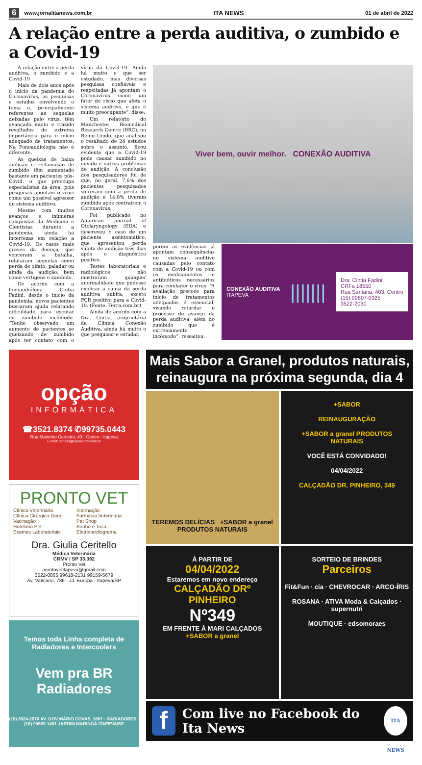6 www.jornalitanews.com.br ITA NEWS 01 de abril de 2022
A relação entre a perda auditiva, o zumbido e a Covid-19
A relação entre a perda auditiva, o zumbido e a Covid-19
Mais de dois anos após o início da pandemia do Coronavírus, as pesquisas e estudos envolvendo o tema e, principalmente referentes as sequelas deixadas pelo vírus, têm avançado muito e trazido resultados de extrema importância para o início adequado de tratamentos. Na Fonoaudiologia não é diferente.
As queixas de baixa audição e reclamação de zumbido têm aumentado bastante em pacientes pós-Covid, o que preocupa especialistas da área, pois pesquisas apontam o vírus como um possível agressor do sistema auditivo.
Mesmo com muitos avanços e inúmeras conquistas da Medicina e Cientistas durante a pandemia, ainda há incertezas em relação a Covid-19. Os casos mais graves da doença, que venceram a batalha, relataram sequelas como perda de olfato, paladar ou ainda da audição, bem como vertigens e zumbido.
De acordo com a fonoaudióloga Cintia Fadini, desde o início da pandemia, novos pacientes buscaram ajuda relatando dificuldade para escutar ou zumbido incômodo. “Tenho observado um aumento de pacientes se queixando de zumbido após ter contato com o vírus da Covid-19. Ainda há muito o que ser estudado, mas diversas pesquisas confiáveis e respeitadas já apontam o Coronavírus como um fator de risco que afeta o sistema auditivo, o que é muito preocupante”, disse.
Um relatório do Manchester Biomedical Research Centre (BRC), no Reino Unido, que analisou o resultado de 24 estudos sobre o assunto, ficou evidente que a Covid-19 pode causar zumbido no ouvido e outros problemas de audição. A conclusão dos pesquisadores foi de que, no geral, 7,6% dos pacientes pesquisados sofreram com a perda de audição e 14,8% tiveram zumbido após contraírem o Coronavírus.
Foi publicado no American Journal of Otolaryngology (EUA) e descreveu o caso de um paciente assintomático, que apresentou perda súbita de audição três dias após o diagnóstico positivo.
Testes laboratoriais e radiológicos não mostraram qualquer anormalidade que pudesse explicar a causa da perda auditiva súbita, exceto PCR positivo para a Covid-19. (Fonte: Terra.com.br)
Ainda de acordo com a Dra. Cintia, proprietária da Clínica Conexão Auditiva, ainda há muito o que pesquisar e estudar,
Viver bem, ouvir melhor. CONEXÃO AUDITIVA
porém as evidências já apontam consequências no sistema auditivo causadas pelo contato com a Covid-19 ou com os medicamentos e antibióticos necessários para combater o vírus. “A avaliação precoce para início de tratamentos adequados é essencial, visando retardar o processo de avanço da perda auditiva, além do zumbido que é extremamente incômodo”, ressaltou.
CONEXÃO AUDITIVA
ITAPEVA
|||||||
Dra. Cintia Fadini
CRFa 18550
Rua Santana, 403, Centro
(15) 99807-0325
3522-2030
opção
INFORMÁTICA
☎3521.8374 ✆99735.0443
Rua Martinho Carneiro, 43 - Centro - Itapeva
E-mail: vendas@opcaoinfor.com.br
PRONTO VET
Clínica Veterinária
Clínica Cirúrgica Geral
Vacinação
Hotelaria Pet
Exames Laboratoriais
Internação
Farmácia Veterinária
Pet Shop
Banho e Tosa
Eletrocardiograma
Dra. Giulia Ceritello
Médica Veterinária
CRMV / SP 33.392
Pronto Vet
prontovetitapeva@gmail.com
3522-0865 99618-2131 99159-5679
Av. Vaticano, 786 - Jd. Europa - Itapeva/SP
Temos toda Linha completa de Radiadores e Intercoolers
Vem pra BR Radiadores
(15) 3524-2570 AV. GOV MÁRIO COVAS, 1807 · RADIADORES · (15) 99659-1481 JARDIM MARINGÁ ITAPEVA/SP
Mais Sabor a Granel, produtos naturais, reinaugura na próxima segunda, dia 4
TEREMOS DELÍCIAS +SABOR a granel PRODUTOS NATURAIS
+SABOR
REINAUGURAÇÃO
+SABOR a granel PRODUTOS NATURAIS
VOCÊ ESTÁ CONVIDADO!
04/04/2022
CALÇADÃO DR. PINHEIRO, 349
À PARTIR DE
04/04/2022
Estaremos em novo endereço
CALÇADÃO DRº PINHEIRO
Nº349
EM FRENTE À MARI CALÇADOS
+SABOR a granel
SORTEIO DE BRINDES
Parceiros
Fit&Fun · cia · CHEVROCAR · ARCO-ÍRIS
ROSANA · ATIVA Moda & Calçados · supernutri
MOUTIQUE · edsomoraes
f
Com live no Facebook do Ita News
ITA NEWS